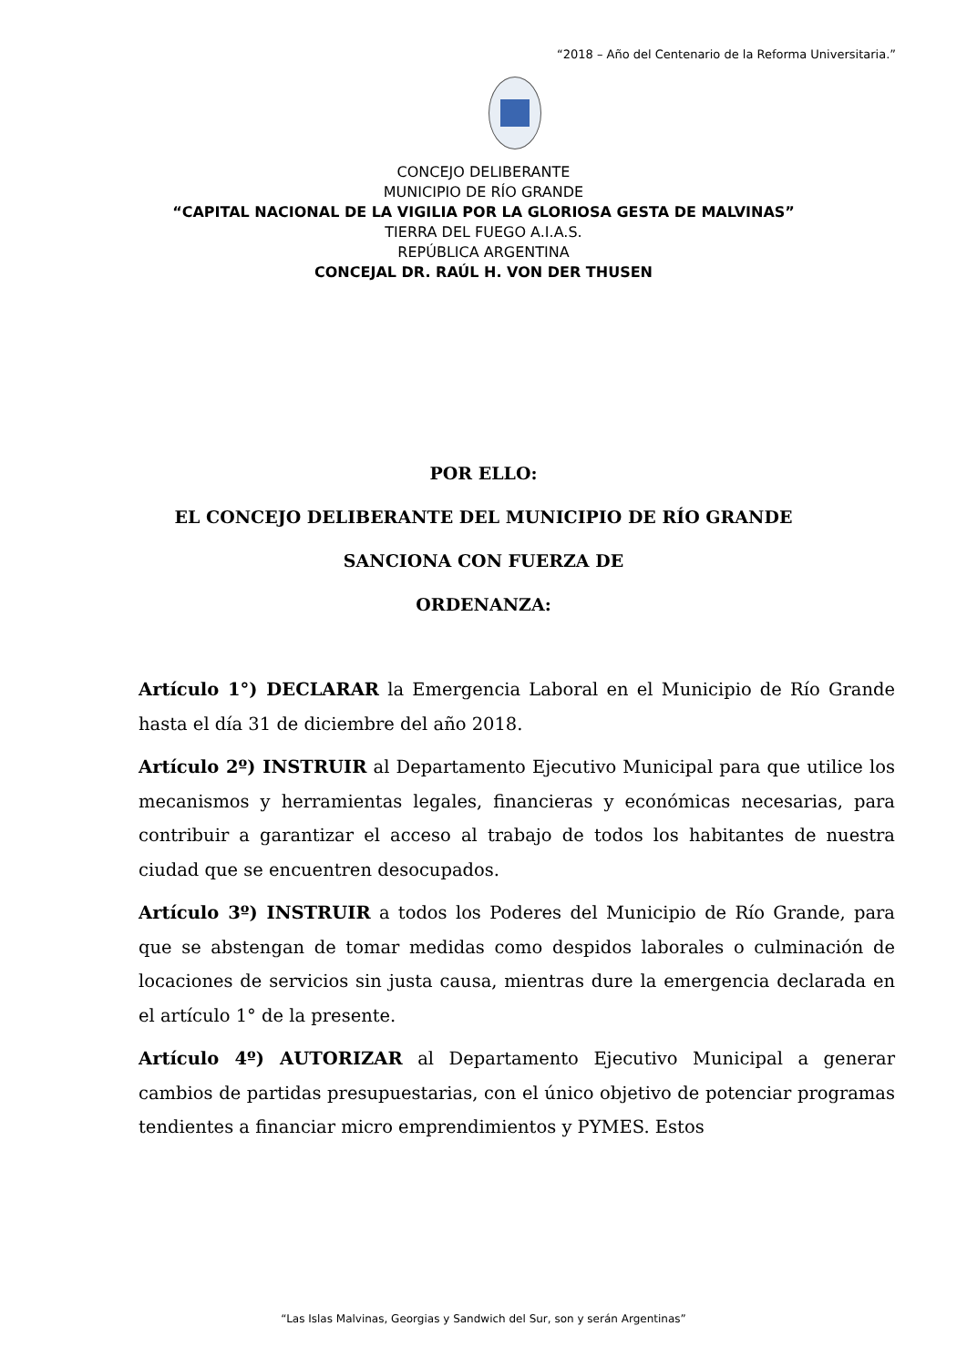“2018 – Año del Centenario de la Reforma Universitaria.”
CONCEJO DELIBERANTE
MUNICIPIO DE RÍO GRANDE
“CAPITAL NACIONAL DE LA VIGILIA POR LA GLORIOSA GESTA DE MALVINAS”
TIERRA DEL FUEGO A.I.A.S.
REPÚBLICA ARGENTINA
CONCEJAL DR. RAÚL H. VON DER THUSEN
POR ELLO:
EL CONCEJO DELIBERANTE DEL MUNICIPIO DE RÍO GRANDE
SANCIONA CON FUERZA DE
ORDENANZA:
Artículo 1°) DECLARAR la Emergencia Laboral en el Municipio de Río Grande hasta el día 31 de diciembre del año 2018.
Artículo 2º) INSTRUIR al Departamento Ejecutivo Municipal para que utilice los mecanismos y herramientas legales, financieras y económicas necesarias, para contribuir a garantizar el acceso al trabajo de todos los habitantes de nuestra ciudad que se encuentren desocupados.
Artículo 3º) INSTRUIR a todos los Poderes del Municipio de Río Grande, para que se abstengan de tomar medidas como despidos laborales o culminación de locaciones de servicios sin justa causa, mientras dure la emergencia declarada en el artículo 1° de la presente.
Artículo 4º) AUTORIZAR al Departamento Ejecutivo Municipal a generar cambios de partidas presupuestarias, con el único objetivo de potenciar programas tendientes a financiar micro emprendimientos y PYMES. Estos
“Las Islas Malvinas, Georgias y Sandwich del Sur, son y serán Argentinas”